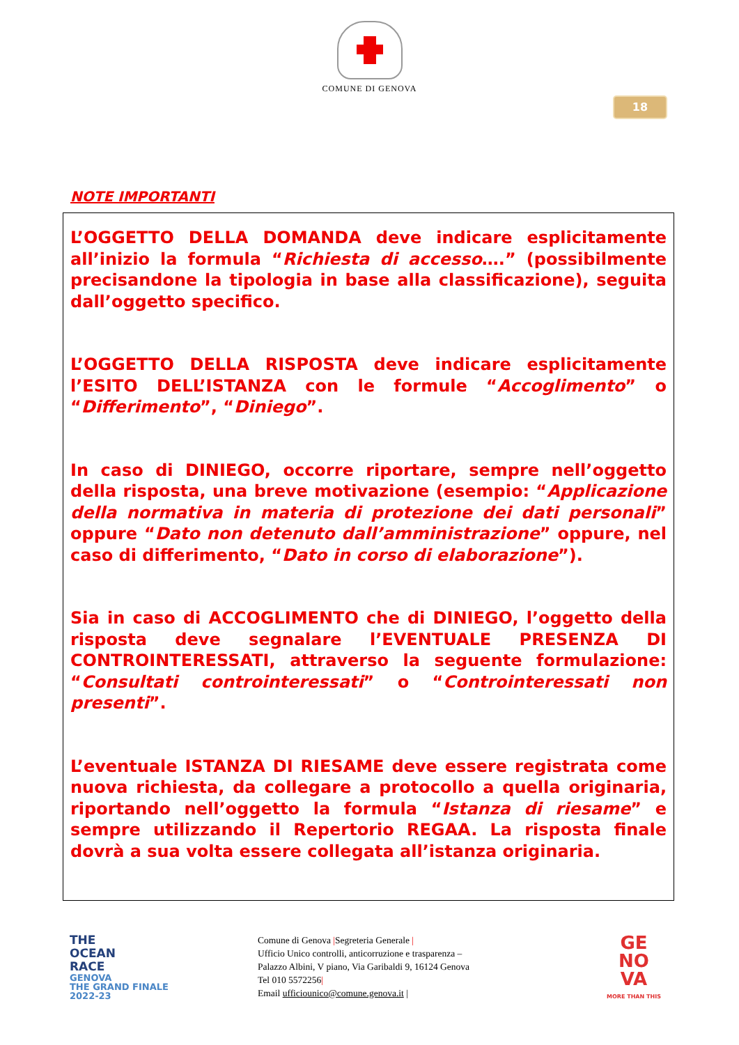COMUNE DI GENOVA
18
NOTE IMPORTANTI
L’OGGETTO DELLA DOMANDA deve indicare esplicitamente all’inizio la formula “Richiesta di accesso….” (possibilmente precisandone la tipologia in base alla classificazione), seguita dall’oggetto specifico.
L’OGGETTO DELLA RISPOSTA deve indicare esplicitamente l’ESITO DELL’ISTANZA con le formule “Accoglimento” o “Differimento”, “Diniego”.
In caso di DINIEGO, occorre riportare, sempre nell’oggetto della risposta, una breve motivazione (esempio: “Applicazione della normativa in materia di protezione dei dati personali” oppure “Dato non detenuto dall’amministrazione” oppure, nel caso di differimento, “Dato in corso di elaborazione”).
Sia in caso di ACCOGLIMENTO che di DINIEGO, l’oggetto della risposta deve segnalare l’EVENTUALE PRESENZA DI CONTROINTERESSATI, attraverso la seguente formulazione: “Consultati controinteressati” o “Controinteressati non presenti”.
L’eventuale ISTANZA DI RIESAME deve essere registrata come nuova richiesta, da collegare a protocollo a quella originaria, riportando nell’oggetto la formula “Istanza di riesame” e sempre utilizzando il Repertorio REGAA. La risposta finale dovrà a sua volta essere collegata all’istanza originaria.
THE
OCEAN
RACE
GENOVA
THE GRAND FINALE
2022-23
Comune di Genova |Segreteria Generale |
Ufficio Unico controlli, anticorruzione e trasparenza –
Palazzo Albini, V piano, Via Garibaldi 9, 16124 Genova
Tel 010 5572256|
Email ufficiounico@comune.genova.it |
GE
NO
VA
MORE THAN THIS